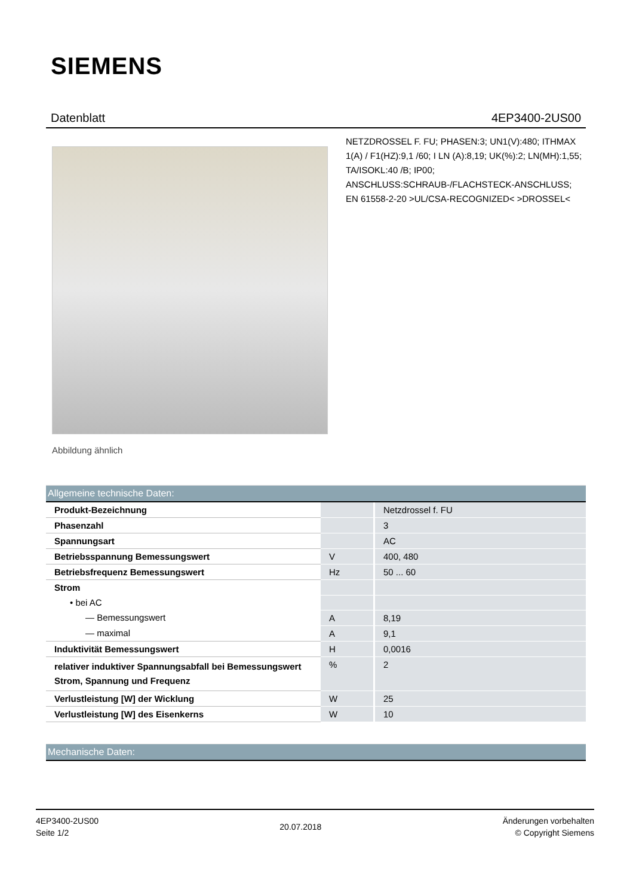SIEMENS
Datenblatt 4EP3400-2US00
Abbildung ähnlich
NETZDROSSEL F. FU; PHASEN:3; UN1(V):480; ITHMAX 1(A) / F1(HZ):9,1 /60; I LN (A):8,19; UK(%):2; LN(MH):1,55; TA/ISOKL:40 /B; IP00; ANSCHLUSS:SCHRAUB-/FLACHSTECK-ANSCHLUSS; EN 61558-2-20 >UL/CSA-RECOGNIZED< >DROSSEL<
Allgemeine technische Daten:
| Produkt-Bezeichnung | | Netzdrossel f. FU |
| Phasenzahl | | 3 |
| Spannungsart | | AC |
| Betriebsspannung Bemessungswert | V | 400, 480 |
| Betriebsfrequenz Bemessungswert | Hz | 50 ... 60 |
| Strom | | |
| • bei AC | | |
| — Bemessungswert | A | 8,19 |
| — maximal | A | 9,1 |
| Induktivität Bemessungswert | H | 0,0016 |
| relativer induktiver Spannungsabfall bei Bemessungswert Strom, Spannung und Frequenz | % | 2 |
| Verlustleistung [W] der Wicklung | W | 25 |
| Verlustleistung [W] des Eisenkerns | W | 10 |
Mechanische Daten:
4EP3400-2US00
Seite 1/2
20.07.2018
Änderungen vorbehalten
© Copyright Siemens